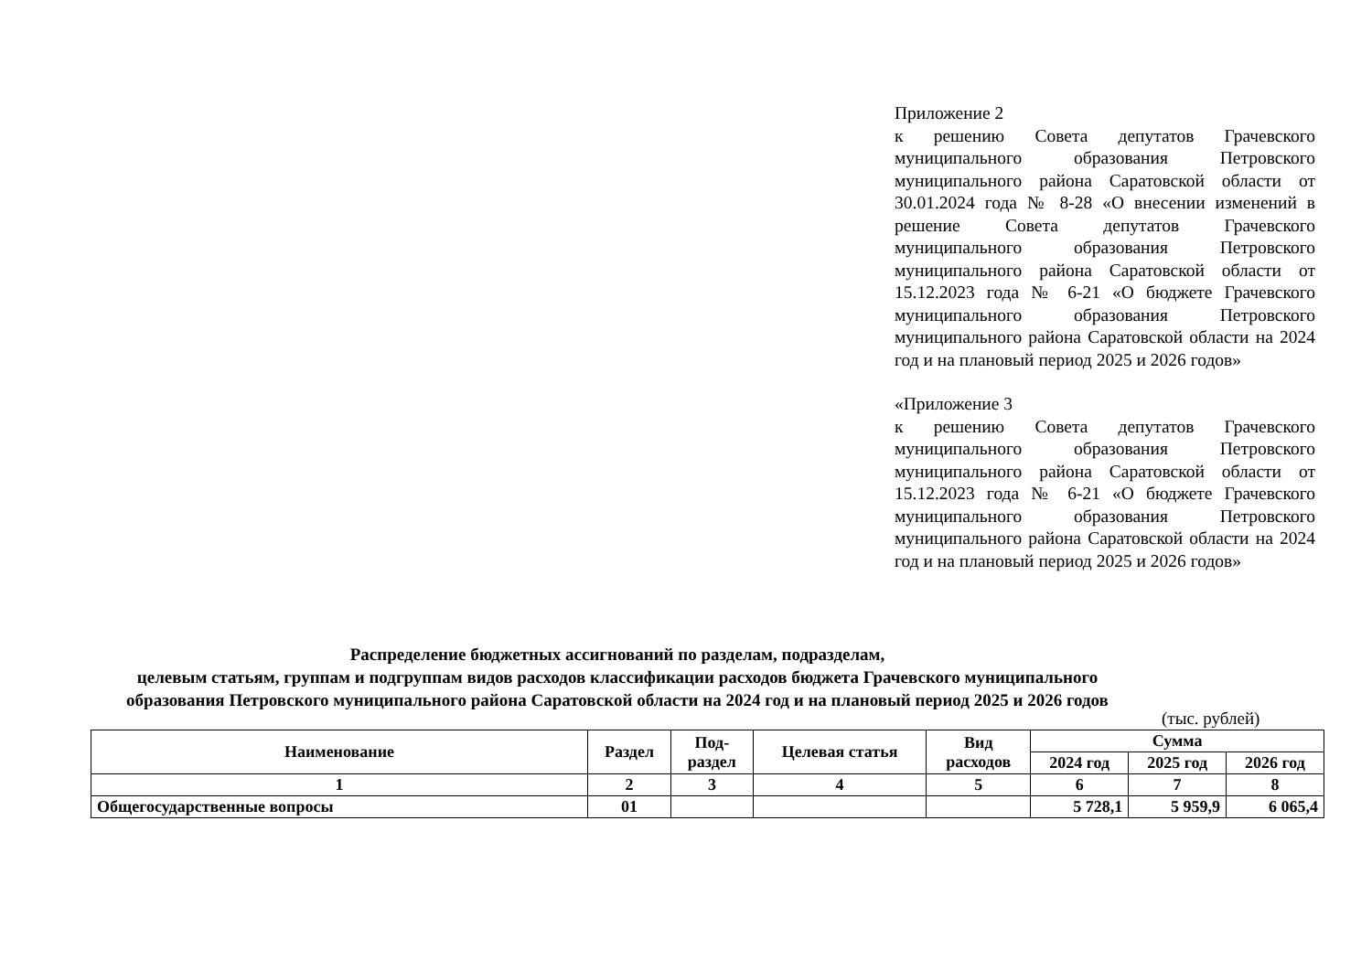Приложение 2
к решению Совета депутатов Грачевского муниципального образования Петровского муниципального района Саратовской области от 30.01.2024 года № 8-28 «О внесении изменений в решение Совета депутатов Грачевского муниципального образования Петровского муниципального района Саратовской области от 15.12.2023 года № 6-21 «О бюджете Грачевского муниципального образования Петровского муниципального района Саратовской области на 2024 год и на плановый период 2025 и 2026 годов»
«Приложение 3
к решению Совета депутатов Грачевского муниципального образования Петровского муниципального района Саратовской области от 15.12.2023 года № 6-21 «О бюджете Грачевского муниципального образования Петровского муниципального района Саратовской области на 2024 год и на плановый период 2025 и 2026 годов»
Распределение бюджетных ассигнований по разделам, подразделам,
целевым статьям, группам и подгруппам видов расходов классификации расходов бюджета Грачевского муниципального образования Петровского муниципального района Саратовской области на 2024 год и на плановый период 2025 и 2026 годов
(тыс. рублей)
| Наименование | Раздел | Под- раздел | Целевая статья | Вид расходов | Сумма | | |
| --- | --- | --- | --- | --- | --- | --- | --- |
| | | | | | 2024 год | 2025 год | 2026 год |
| 1 | 2 | 3 | 4 | 5 | 6 | 7 | 8 |
| Общегосударственные вопросы | 01 | | | | 5 728,1 | 5 959,9 | 6 065,4 |